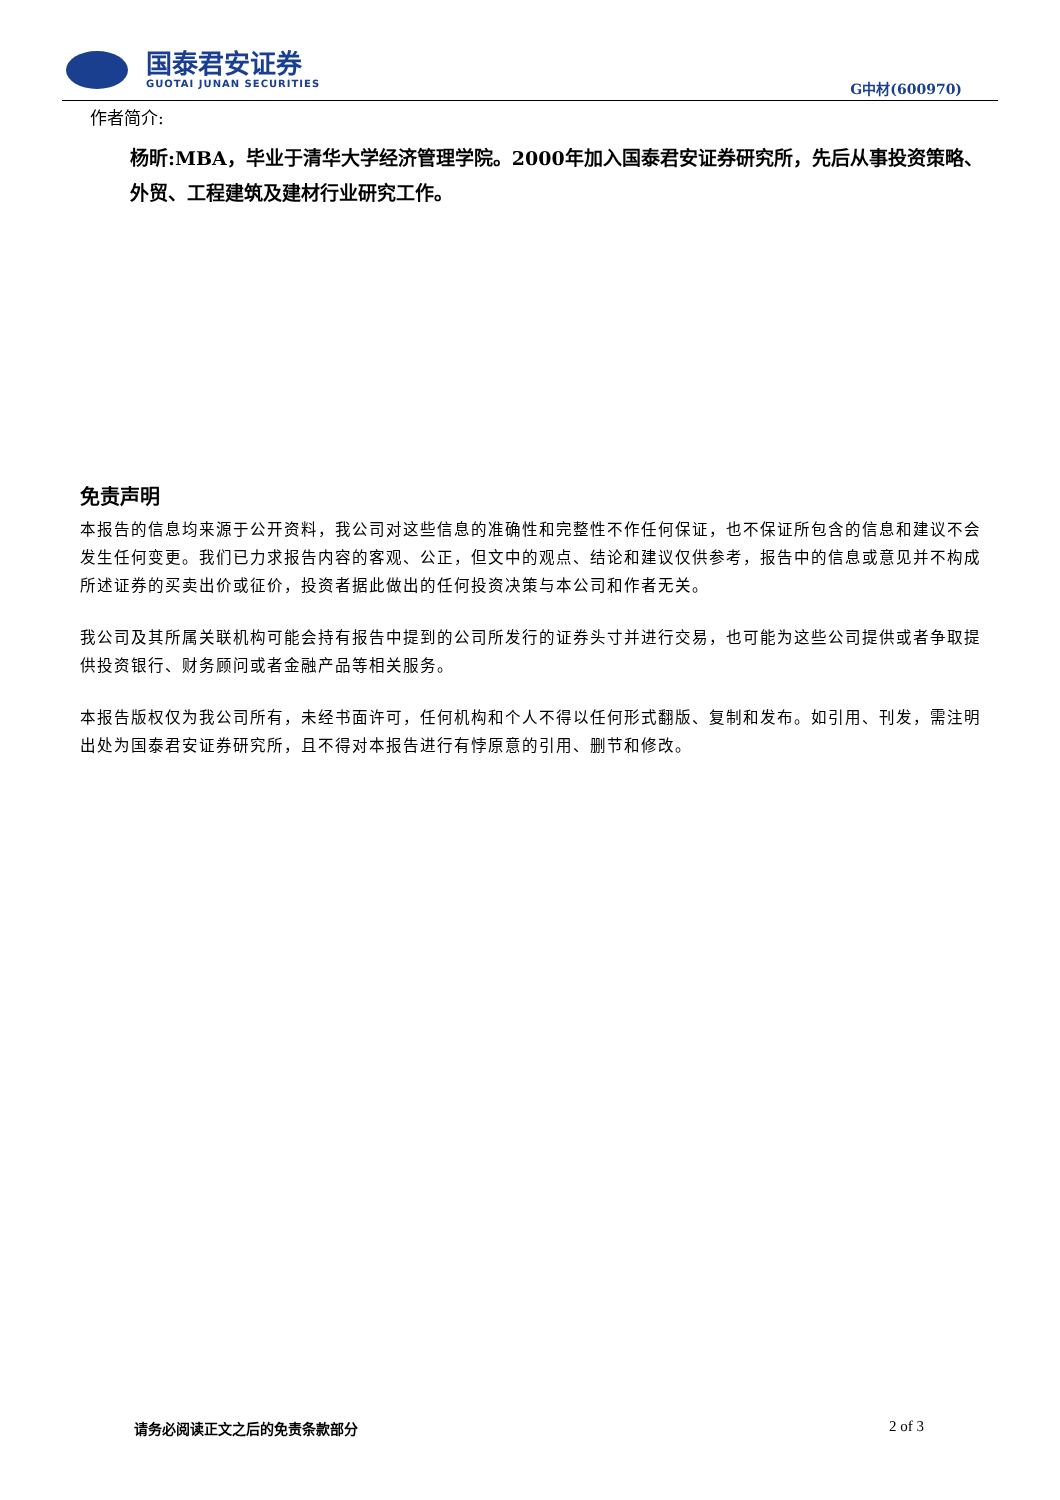国泰君安证券
GUOTAI JUNAN SECURITIES
G中材(600970)
作者简介:
杨昕:MBA，毕业于清华大学经济管理学院。2000年加入国泰君安证券研究所，先后从事投资策略、外贸、工程建筑及建材行业研究工作。
免责声明
本报告的信息均来源于公开资料，我公司对这些信息的准确性和完整性不作任何保证，也不保证所包含的信息和建议不会发生任何变更。我们已力求报告内容的客观、公正，但文中的观点、结论和建议仅供参考，报告中的信息或意见并不构成所述证券的买卖出价或征价，投资者据此做出的任何投资决策与本公司和作者无关。
我公司及其所属关联机构可能会持有报告中提到的公司所发行的证券头寸并进行交易，也可能为这些公司提供或者争取提供投资银行、财务顾问或者金融产品等相关服务。
本报告版权仅为我公司所有，未经书面许可，任何机构和个人不得以任何形式翻版、复制和发布。如引用、刊发，需注明出处为国泰君安证券研究所，且不得对本报告进行有悖原意的引用、删节和修改。
请务必阅读正文之后的免责条款部分 2 of 3